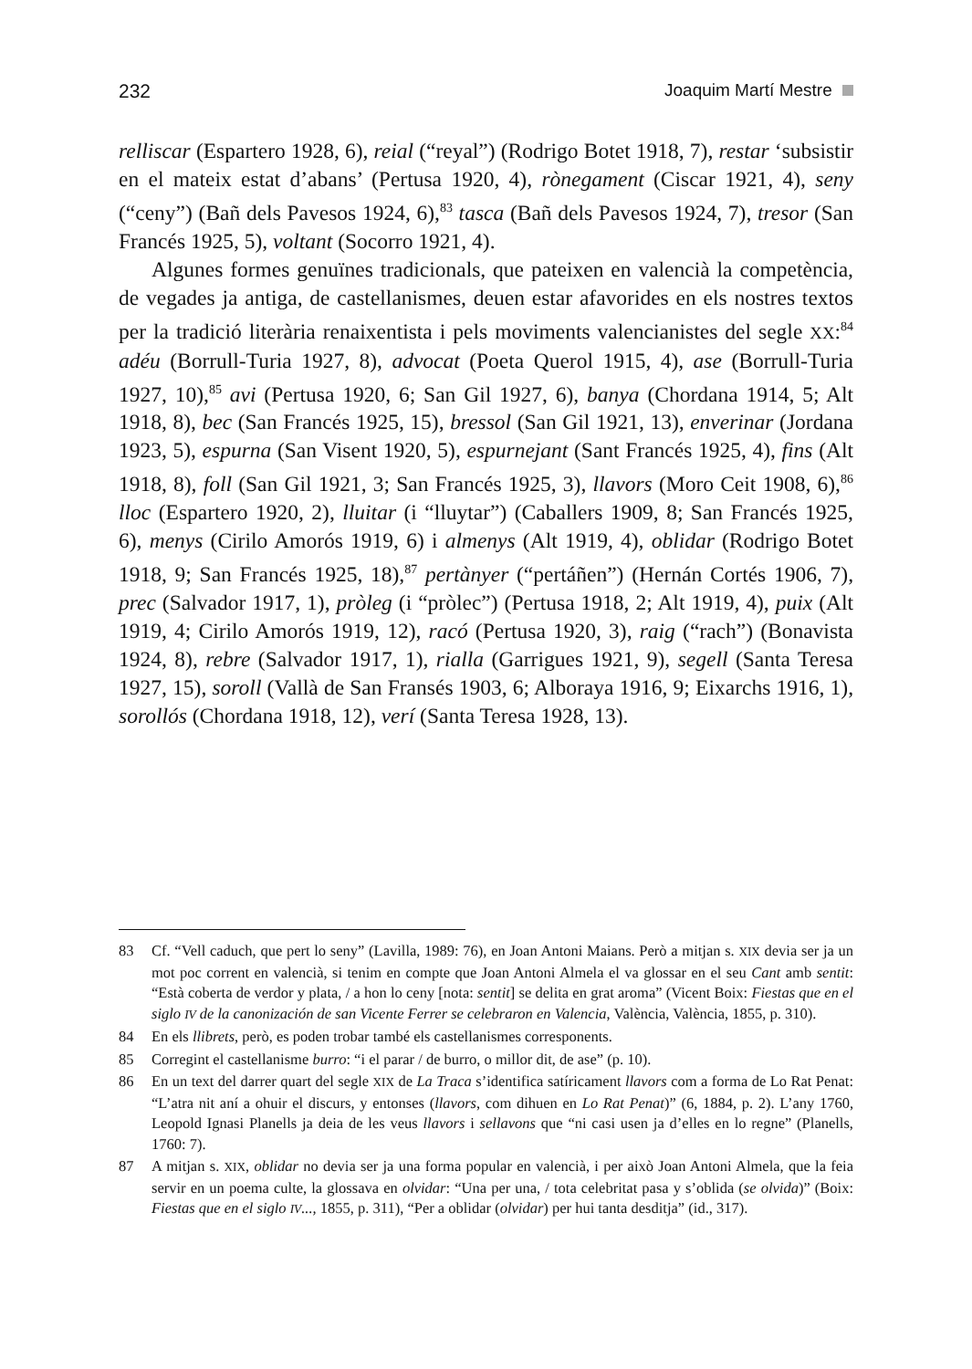232 Joaquim Martí Mestre
relliscar (Espartero 1928, 6), reial (“reyal”) (Rodrigo Botet 1918, 7), restar ‘subsistir en el mateix estat d’abans’ (Pertusa 1920, 4), rònegament (Ciscar 1921, 4), seny (“ceny”) (Bañ dels Pavesos 1924, 6),<sup>83</sup> tasca (Bañ dels Pavesos 1924, 7), tresor (San Francés 1925, 5), voltant (Socorro 1921, 4).
Algunes formes genuïnes tradicionals, que pateixen en valencià la competència, de vegades ja antiga, de castellanismes, deuen estar afavorides en els nostres textos per la tradició literària renaixentista i pels moviments valencianistes del segle XX:<sup>84</sup> adéu (Borrull-Turia 1927, 8), advocat (Poeta Querol 1915, 4), ase (Borrull-Turia 1927, 10),<sup>85</sup> avi (Pertusa 1920, 6; San Gil 1927, 6), banya (Chordana 1914, 5; Alt 1918, 8), bec (San Francés 1925, 15), bressol (San Gil 1921, 13), enverinar (Jordana 1923, 5), espurna (San Visent 1920, 5), espurnejant (Sant Francés 1925, 4), fins (Alt 1918, 8), foll (San Gil 1921, 3; San Francés 1925, 3), llavors (Moro Ceit 1908, 6),<sup>86</sup> lloc (Espartero 1920, 2), lluitar (i “lluytar”) (Caballers 1909, 8; San Francés 1925, 6), menys (Cirilo Amorós 1919, 6) i almenys (Alt 1919, 4), oblidar (Rodrigo Botet 1918, 9; San Francés 1925, 18),<sup>87</sup> pertànyer (“pertáñen”) (Hernán Cortés 1906, 7), prec (Salvador 1917, 1), pròleg (i “pròlec”) (Pertusa 1918, 2; Alt 1919, 4), puix (Alt 1919, 4; Cirilo Amorós 1919, 12), racó (Pertusa 1920, 3), raig (“rach”) (Bonavista 1924, 8), rebre (Salvador 1917, 1), rialla (Garrigues 1921, 9), segell (Santa Teresa 1927, 15), soroll (Vallà de San Fransés 1903, 6; Alboraya 1916, 9; Eixarchs 1916, 1), sorollós (Chordana 1918, 12), verí (Santa Teresa 1928, 13).
83 Cf. “Vell caduch, que pert lo seny” (Lavilla, 1989: 76), en Joan Antoni Maians. Però a mitjan s. XIX devia ser ja un mot poc corrent en valencià, si tenim en compte que Joan Antoni Almela el va glossar en el seu Cant amb sentit: “Està coberta de verdor y plata, / a hon lo ceny [nota: sentit] se delita en grat aroma” (Vicent Boix: Fiestas que en el siglo IV de la canonización de san Vicente Ferrer se celebraron en Valencia, València, València, 1855, p. 310).
84 En els llibrets, però, es poden trobar també els castellanismes corresponents.
85 Corregint el castellanisme burro: “i el parar / de burro, o millor dit, de ase” (p. 10).
86 En un text del darrer quart del segle XIX de La Traca s’identifica satíricament llavors com a forma de Lo Rat Penat: “L’atra nit aní a ohuir el discurs, y entonses (llavors, com dihuen en Lo Rat Penat)” (6, 1884, p. 2). L’any 1760, Leopold Ignasi Planells ja deia de les veus llavors i sellavons que “ni casi usen ja d’elles en lo regne” (Planells, 1760: 7).
87 A mitjan s. XIX, oblidar no devia ser ja una forma popular en valencià, i per això Joan Antoni Almela, que la feia servir en un poema culte, la glossava en olvidar: “Una per una, / tota celebritat pasa y s’oblida (se olvida)” (Boix: Fiestas que en el siglo IV..., 1855, p. 311), “Per a oblidar (olvidar) per hui tanta desditja” (id., 317).